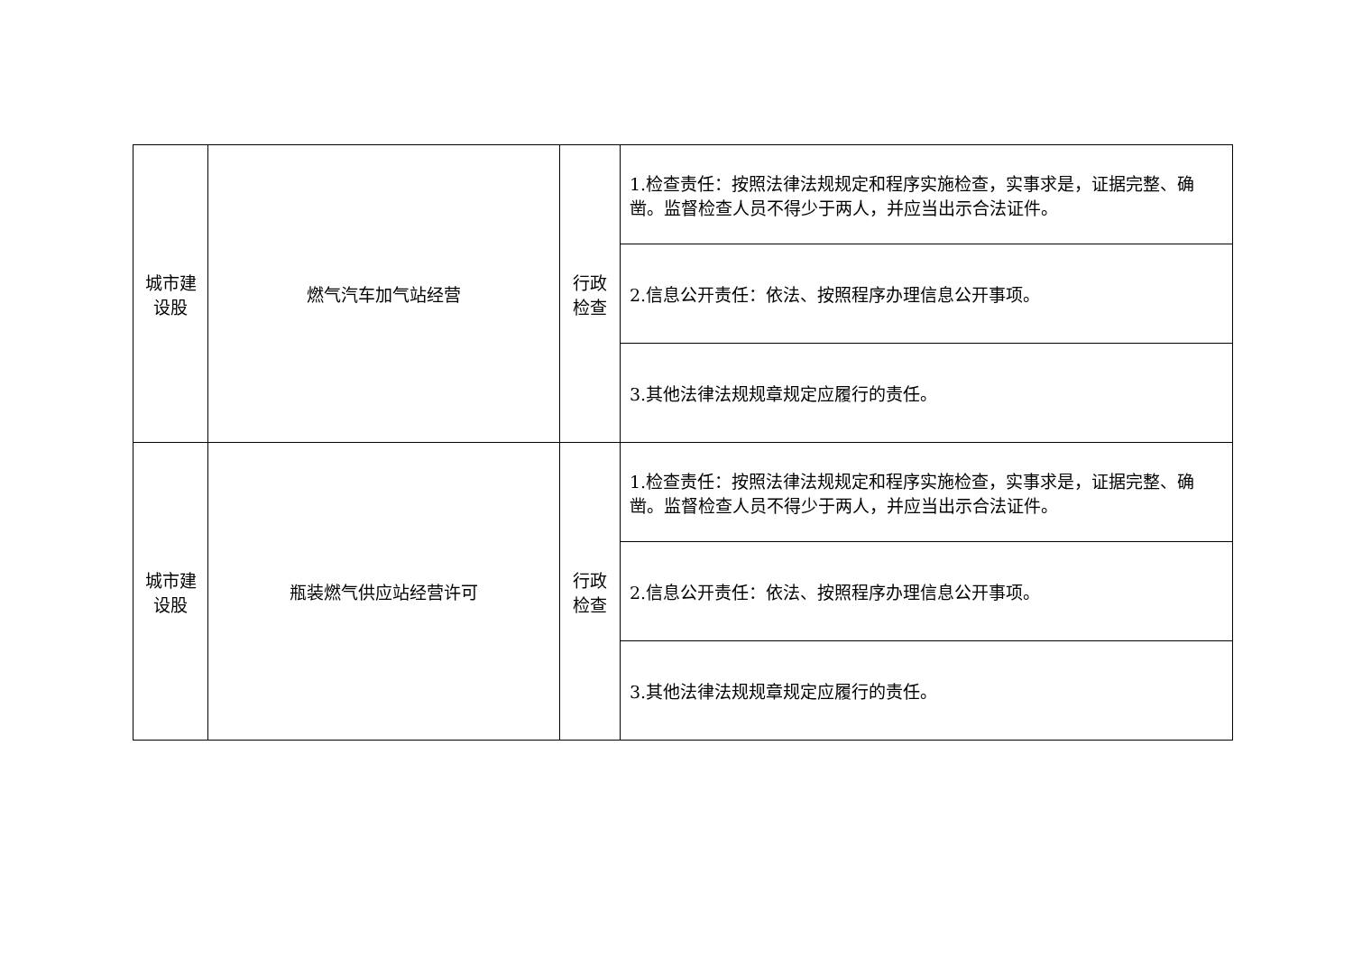| 城市建 设股 | 燃气汽车加气站经营 | 行政 检查 | 1.检查责任：按照法律法规规定和程序实施检查，实事求是，证据完整、确凿。监督检查人员不得少于两人，并应当出示合法证件。 |
| | | | 2.信息公开责任：依法、按照程序办理信息公开事项。 |
| | | | 3.其他法律法规规章规定应履行的责任。 |
| 城市建 设股 | 瓶装燃气供应站经营许可 | 行政 检查 | 1.检查责任：按照法律法规规定和程序实施检查，实事求是，证据完整、确凿。监督检查人员不得少于两人，并应当出示合法证件。 |
| | | | 2.信息公开责任：依法、按照程序办理信息公开事项。 |
| | | | 3.其他法律法规规章规定应履行的责任。 |